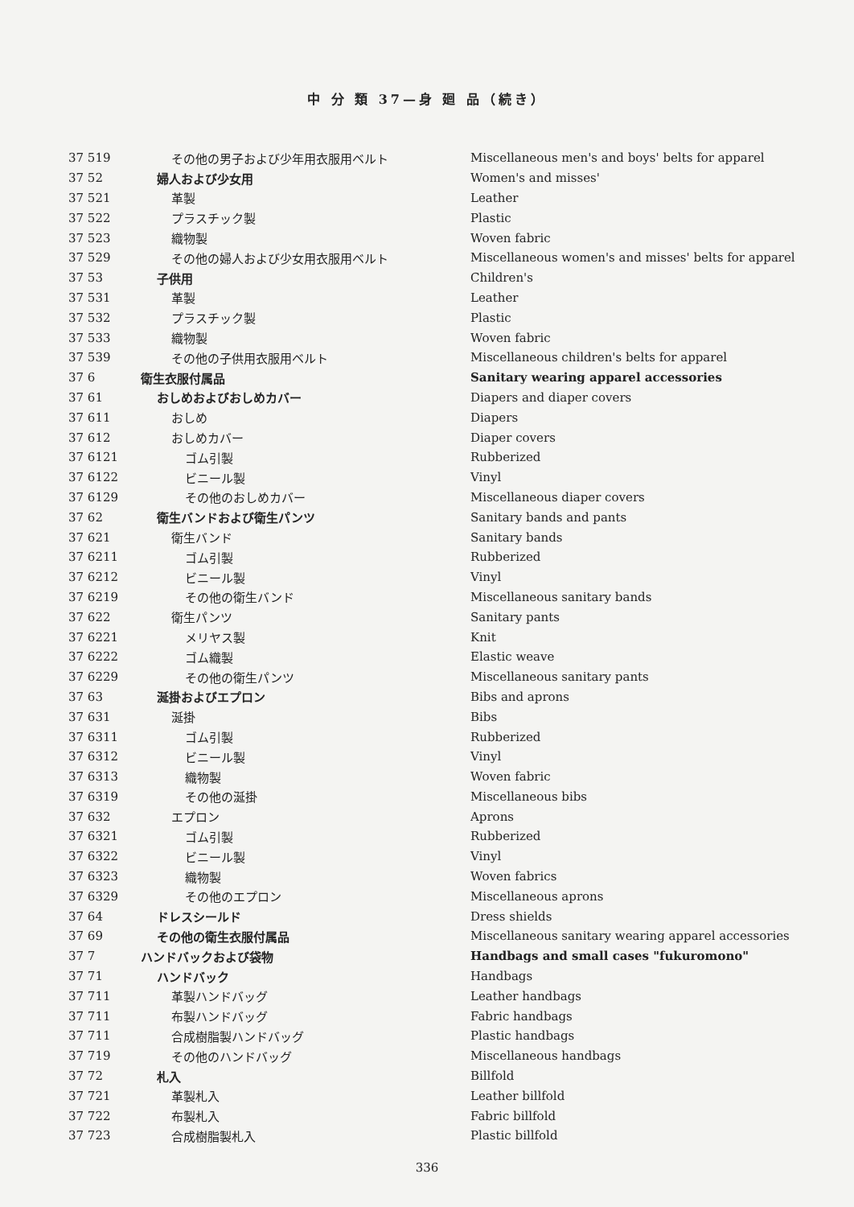中 分 類 37—身 廻 品（続き）
| 37 519 | その他の男子および少年用衣服用ベルト | Miscellaneous men's and boys' belts for apparel |
| 37 52 | 婦人および少女用 | Women's and misses' |
| 37 521 | 革製 | Leather |
| 37 522 | プラスチック製 | Plastic |
| 37 523 | 織物製 | Woven fabric |
| 37 529 | その他の婦人および少女用衣服用ベルト | Miscellaneous women's and misses' belts for apparel |
| 37 53 | 子供用 | Children's |
| 37 531 | 革製 | Leather |
| 37 532 | プラスチック製 | Plastic |
| 37 533 | 織物製 | Woven fabric |
| 37 539 | その他の子供用衣服用ベルト | Miscellaneous children's belts for apparel |
| 37 6 | 衛生衣服付属品 | Sanitary wearing apparel accessories |
| 37 61 | おしめおよびおしめカバー | Diapers and diaper covers |
| 37 611 | おしめ | Diapers |
| 37 612 | おしめカバー | Diaper covers |
| 37 6121 | ゴム引製 | Rubberized |
| 37 6122 | ビニール製 | Vinyl |
| 37 6129 | その他のおしめカバー | Miscellaneous diaper covers |
| 37 62 | 衛生バンドおよび衛生パンツ | Sanitary bands and pants |
| 37 621 | 衛生バンド | Sanitary bands |
| 37 6211 | ゴム引製 | Rubberized |
| 37 6212 | ビニール製 | Vinyl |
| 37 6219 | その他の衛生バンド | Miscellaneous sanitary bands |
| 37 622 | 衛生パンツ | Sanitary pants |
| 37 6221 | メリヤス製 | Knit |
| 37 6222 | ゴム織製 | Elastic weave |
| 37 6229 | その他の衛生パンツ | Miscellaneous sanitary pants |
| 37 63 | 涎掛およびエプロン | Bibs and aprons |
| 37 631 | 涎掛 | Bibs |
| 37 6311 | ゴム引製 | Rubberized |
| 37 6312 | ビニール製 | Vinyl |
| 37 6313 | 織物製 | Woven fabric |
| 37 6319 | その他の涎掛 | Miscellaneous bibs |
| 37 632 | エプロン | Aprons |
| 37 6321 | ゴム引製 | Rubberized |
| 37 6322 | ビニール製 | Vinyl |
| 37 6323 | 織物製 | Woven fabrics |
| 37 6329 | その他のエプロン | Miscellaneous aprons |
| 37 64 | ドレスシールド | Dress shields |
| 37 69 | その他の衛生衣服付属品 | Miscellaneous sanitary wearing apparel accessories |
| 37 7 | ハンドバックおよび袋物 | Handbags and small cases "fukuromono" |
| 37 71 | ハンドバック | Handbags |
| 37 711 | 革製ハンドバッグ | Leather handbags |
| 37 711 | 布製ハンドバッグ | Fabric handbags |
| 37 711 | 合成樹脂製ハンドバッグ | Plastic handbags |
| 37 719 | その他のハンドバッグ | Miscellaneous handbags |
| 37 72 | 札入 | Billfold |
| 37 721 | 革製札入 | Leather billfold |
| 37 722 | 布製札入 | Fabric billfold |
| 37 723 | 合成樹脂製札入 | Plastic billfold |
336